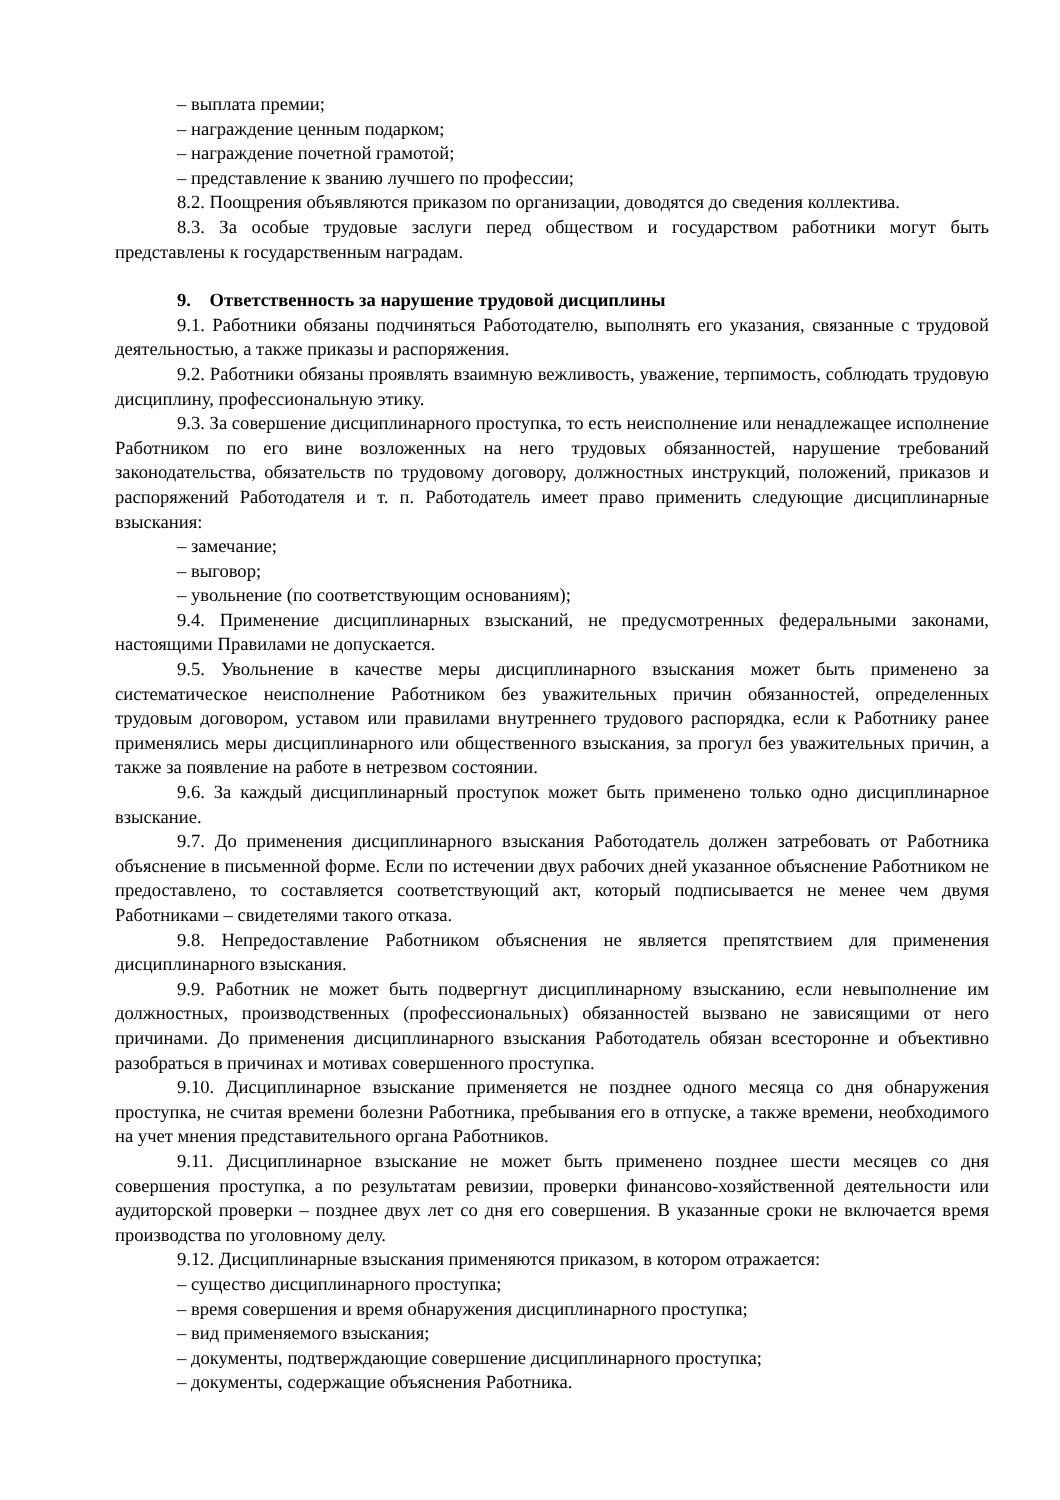– выплата премии;
– награждение ценным подарком;
– награждение почетной грамотой;
– представление к званию лучшего по профессии;
8.2. Поощрения объявляются приказом по организации, доводятся до сведения коллектива.
8.3. За особые трудовые заслуги перед обществом и государством работники могут быть представлены к государственным наградам.
9. Ответственность за нарушение трудовой дисциплины
9.1. Работники обязаны подчиняться Работодателю, выполнять его указания, связанные с трудовой деятельностью, а также приказы и распоряжения.
9.2. Работники обязаны проявлять взаимную вежливость, уважение, терпимость, соблюдать трудовую дисциплину, профессиональную этику.
9.3. За совершение дисциплинарного проступка, то есть неисполнение или ненадлежащее исполнение Работником по его вине возложенных на него трудовых обязанностей, нарушение требований законодательства, обязательств по трудовому договору, должностных инструкций, положений, приказов и распоряжений Работодателя и т. п. Работодатель имеет право применить следующие дисциплинарные взыскания:
– замечание;
– выговор;
– увольнение (по соответствующим основаниям);
9.4. Применение дисциплинарных взысканий, не предусмотренных федеральными законами, настоящими Правилами не допускается.
9.5. Увольнение в качестве меры дисциплинарного взыскания может быть применено за систематическое неисполнение Работником без уважительных причин обязанностей, определенных трудовым договором, уставом или правилами внутреннего трудового распорядка, если к Работнику ранее применялись меры дисциплинарного или общественного взыскания, за прогул без уважительных причин, а также за появление на работе в нетрезвом состоянии.
9.6. За каждый дисциплинарный проступок может быть применено только одно дисциплинарное взыскание.
9.7. До применения дисциплинарного взыскания Работодатель должен затребовать от Работника объяснение в письменной форме. Если по истечении двух рабочих дней указанное объяснение Работником не предоставлено, то составляется соответствующий акт, который подписывается не менее чем двумя Работниками – свидетелями такого отказа.
9.8. Непредоставление Работником объяснения не является препятствием для применения дисциплинарного взыскания.
9.9. Работник не может быть подвергнут дисциплинарному взысканию, если невыполнение им должностных, производственных (профессиональных) обязанностей вызвано не зависящими от него причинами. До применения дисциплинарного взыскания Работодатель обязан всесторонне и объективно разобраться в причинах и мотивах совершенного проступка.
9.10. Дисциплинарное взыскание применяется не позднее одного месяца со дня обнаружения проступка, не считая времени болезни Работника, пребывания его в отпуске, а также времени, необходимого на учет мнения представительного органа Работников.
9.11. Дисциплинарное взыскание не может быть применено позднее шести месяцев со дня совершения проступка, а по результатам ревизии, проверки финансово-хозяйственной деятельности или аудиторской проверки – позднее двух лет со дня его совершения. В указанные сроки не включается время производства по уголовному делу.
9.12. Дисциплинарные взыскания применяются приказом, в котором отражается:
– существо дисциплинарного проступка;
– время совершения и время обнаружения дисциплинарного проступка;
– вид применяемого взыскания;
– документы, подтверждающие совершение дисциплинарного проступка;
– документы, содержащие объяснения Работника.